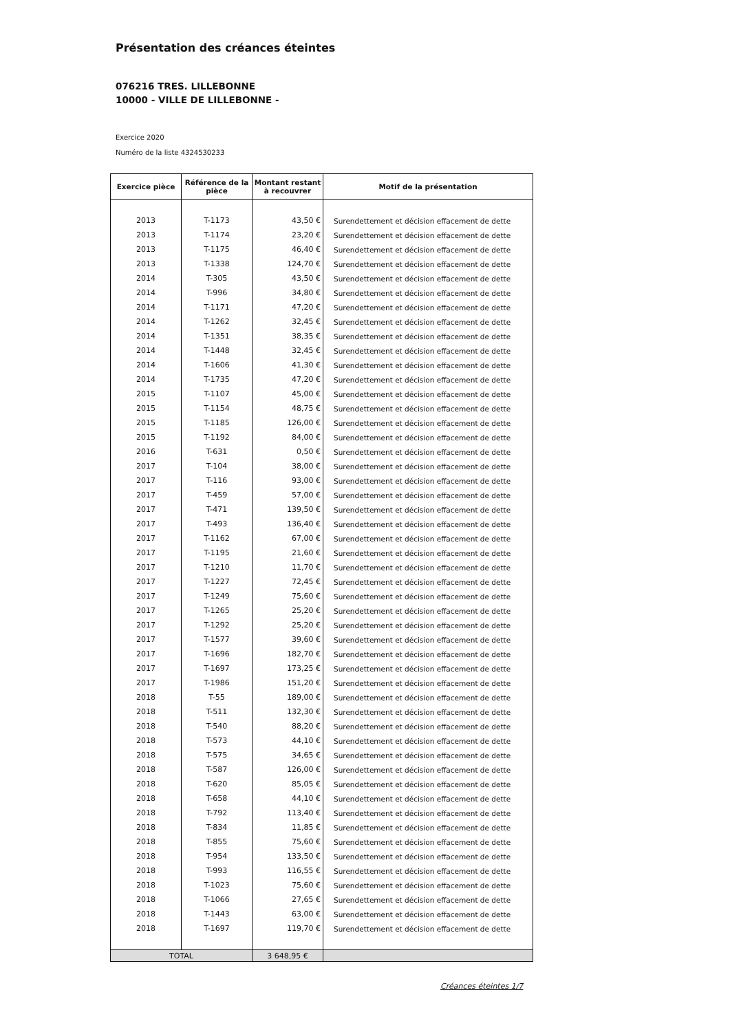Présentation des créances éteintes
076216 TRES. LILLEBONNE
10000 - VILLE DE LILLEBONNE -
Exercice 2020
Numéro de la liste 4324530233
| Exercice pièce | Référence de la pièce | Montant restant à recouvrer | Motif de la présentation |
| --- | --- | --- | --- |
| 2013 | T-1173 | 43,50 € | Surendettement et décision effacement de dette |
| 2013 | T-1174 | 23,20 € | Surendettement et décision effacement de dette |
| 2013 | T-1175 | 46,40 € | Surendettement et décision effacement de dette |
| 2013 | T-1338 | 124,70 € | Surendettement et décision effacement de dette |
| 2014 | T-305 | 43,50 € | Surendettement et décision effacement de dette |
| 2014 | T-996 | 34,80 € | Surendettement et décision effacement de dette |
| 2014 | T-1171 | 47,20 € | Surendettement et décision effacement de dette |
| 2014 | T-1262 | 32,45 € | Surendettement et décision effacement de dette |
| 2014 | T-1351 | 38,35 € | Surendettement et décision effacement de dette |
| 2014 | T-1448 | 32,45 € | Surendettement et décision effacement de dette |
| 2014 | T-1606 | 41,30 € | Surendettement et décision effacement de dette |
| 2014 | T-1735 | 47,20 € | Surendettement et décision effacement de dette |
| 2015 | T-1107 | 45,00 € | Surendettement et décision effacement de dette |
| 2015 | T-1154 | 48,75 € | Surendettement et décision effacement de dette |
| 2015 | T-1185 | 126,00 € | Surendettement et décision effacement de dette |
| 2015 | T-1192 | 84,00 € | Surendettement et décision effacement de dette |
| 2016 | T-631 | 0,50 € | Surendettement et décision effacement de dette |
| 2017 | T-104 | 38,00 € | Surendettement et décision effacement de dette |
| 2017 | T-116 | 93,00 € | Surendettement et décision effacement de dette |
| 2017 | T-459 | 57,00 € | Surendettement et décision effacement de dette |
| 2017 | T-471 | 139,50 € | Surendettement et décision effacement de dette |
| 2017 | T-493 | 136,40 € | Surendettement et décision effacement de dette |
| 2017 | T-1162 | 67,00 € | Surendettement et décision effacement de dette |
| 2017 | T-1195 | 21,60 € | Surendettement et décision effacement de dette |
| 2017 | T-1210 | 11,70 € | Surendettement et décision effacement de dette |
| 2017 | T-1227 | 72,45 € | Surendettement et décision effacement de dette |
| 2017 | T-1249 | 75,60 € | Surendettement et décision effacement de dette |
| 2017 | T-1265 | 25,20 € | Surendettement et décision effacement de dette |
| 2017 | T-1292 | 25,20 € | Surendettement et décision effacement de dette |
| 2017 | T-1577 | 39,60 € | Surendettement et décision effacement de dette |
| 2017 | T-1696 | 182,70 € | Surendettement et décision effacement de dette |
| 2017 | T-1697 | 173,25 € | Surendettement et décision effacement de dette |
| 2017 | T-1986 | 151,20 € | Surendettement et décision effacement de dette |
| 2018 | T-55 | 189,00 € | Surendettement et décision effacement de dette |
| 2018 | T-511 | 132,30 € | Surendettement et décision effacement de dette |
| 2018 | T-540 | 88,20 € | Surendettement et décision effacement de dette |
| 2018 | T-573 | 44,10 € | Surendettement et décision effacement de dette |
| 2018 | T-575 | 34,65 € | Surendettement et décision effacement de dette |
| 2018 | T-587 | 126,00 € | Surendettement et décision effacement de dette |
| 2018 | T-620 | 85,05 € | Surendettement et décision effacement de dette |
| 2018 | T-658 | 44,10 € | Surendettement et décision effacement de dette |
| 2018 | T-792 | 113,40 € | Surendettement et décision effacement de dette |
| 2018 | T-834 | 11,85 € | Surendettement et décision effacement de dette |
| 2018 | T-855 | 75,60 € | Surendettement et décision effacement de dette |
| 2018 | T-954 | 133,50 € | Surendettement et décision effacement de dette |
| 2018 | T-993 | 116,55 € | Surendettement et décision effacement de dette |
| 2018 | T-1023 | 75,60 € | Surendettement et décision effacement de dette |
| 2018 | T-1066 | 27,65 € | Surendettement et décision effacement de dette |
| 2018 | T-1443 | 63,00 € | Surendettement et décision effacement de dette |
| 2018 | T-1697 | 119,70 € | Surendettement et décision effacement de dette |
| TOTAL | | 3 648,95 € | |
Créances éteintes 1/7